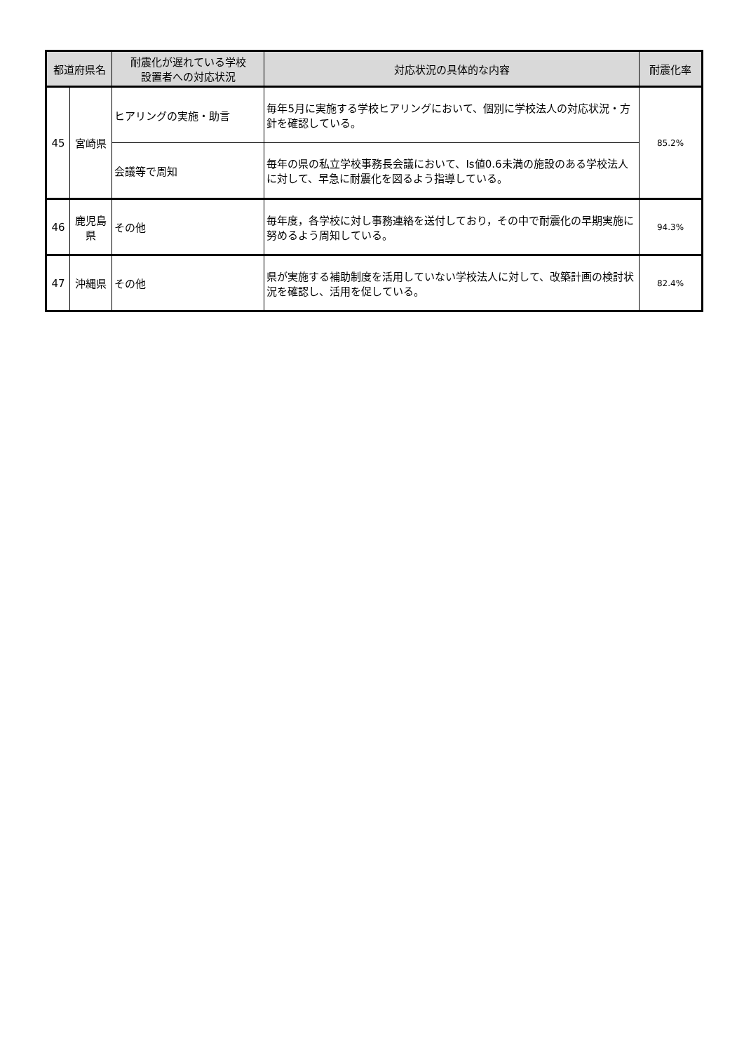| 都道府県名 | | 耐震化が遅れている学校 設置者への対応状況 | 対応状況の具体的な内容 | 耐震化率 |
| --- | --- | --- | --- | --- |
| 45 | 宮崎県 | ヒアリングの実施・助言 | 毎年5月に実施する学校ヒアリングにおいて、個別に学校法人の対応状況・方針を確認している。 | 85.2% |
| | | 会議等で周知 | 毎年の県の私立学校事務長会議において、Is値0.6未満の施設のある学校法人に対して、早急に耐震化を図るよう指導している。 | |
| 46 | 鹿児島県 | その他 | 毎年度，各学校に対し事務連絡を送付しており，その中で耐震化の早期実施に努めるよう周知している。 | 94.3% |
| 47 | 沖縄県 | その他 | 県が実施する補助制度を活用していない学校法人に対して、改築計画の検討状況を確認し、活用を促している。 | 82.4% |